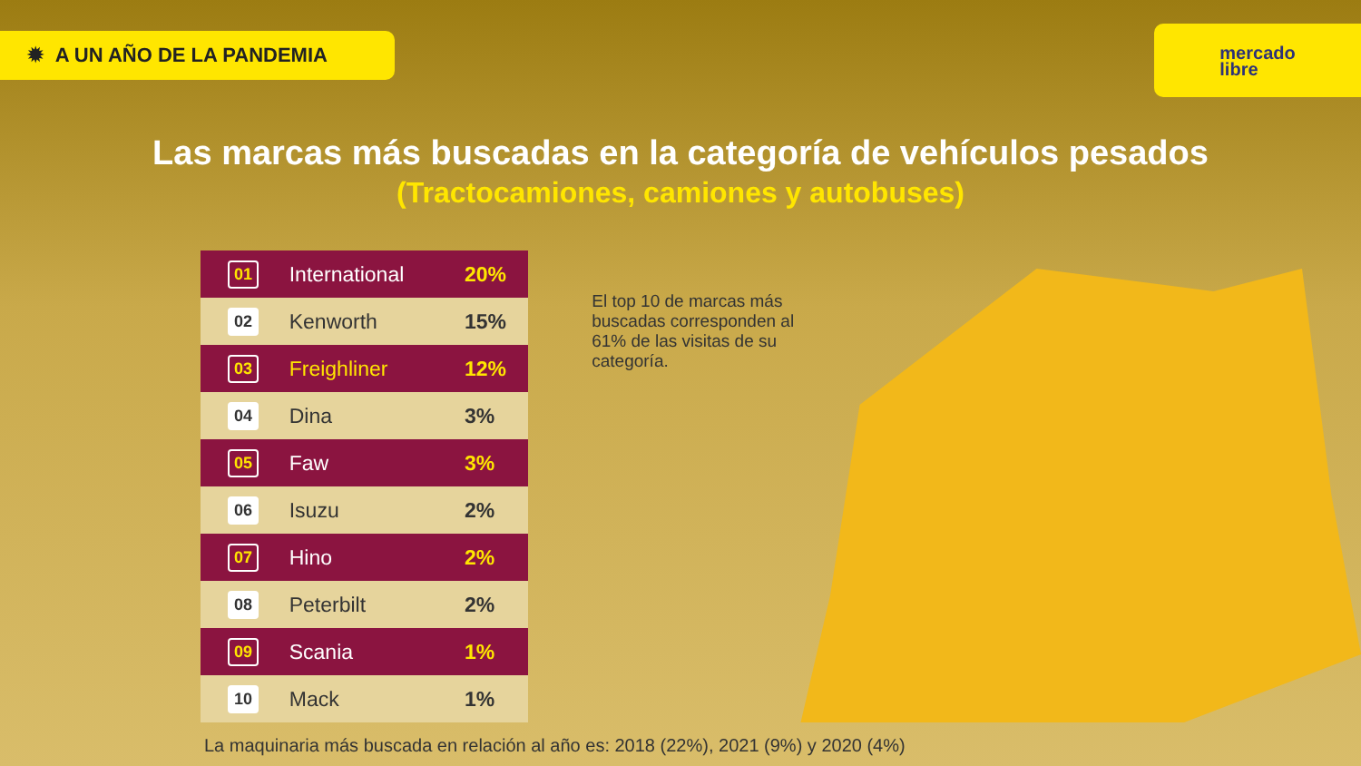✹ A UN AÑO DE LA PANDEMIA
mercado
libre
Las marcas más buscadas en la categoría de vehículos pesados
(Tractocamiones, camiones y autobuses)
| 01 | International | 20% |
| 02 | Kenworth | 15% |
| 03 | Freighliner | 12% |
| 04 | Dina | 3% |
| 05 | Faw | 3% |
| 06 | Isuzu | 2% |
| 07 | Hino | 2% |
| 08 | Peterbilt | 2% |
| 09 | Scania | 1% |
| 10 | Mack | 1% |
El top 10 de marcas más buscadas corresponden al 61% de las visitas de su categoría.
La maquinaria más buscada en relación al año es: 2018 (22%), 2021 (9%) y 2020 (4%)